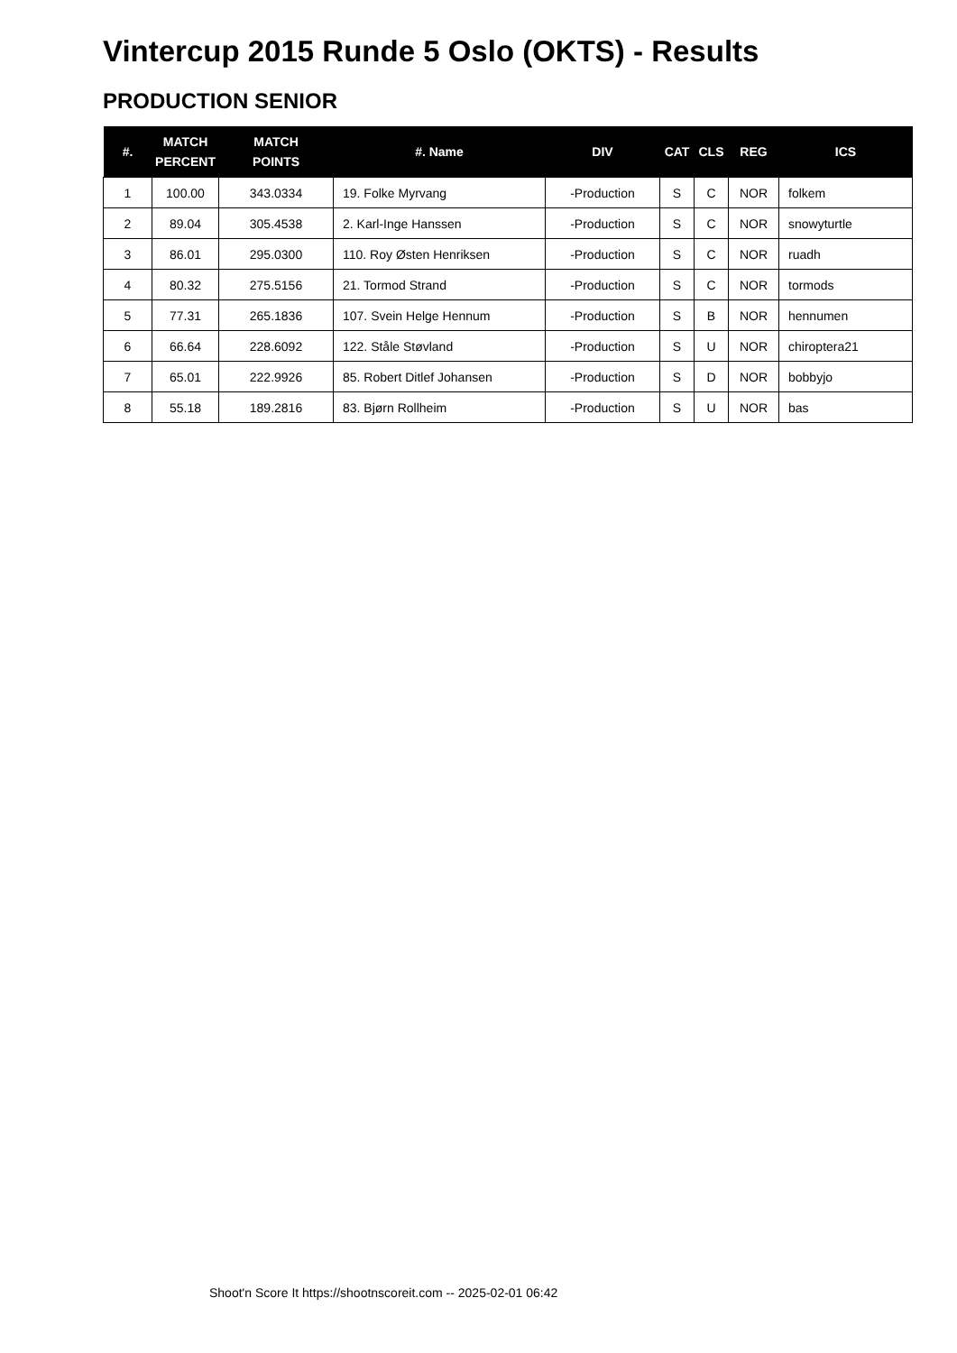Vintercup 2015 Runde 5 Oslo (OKTS) - Results
PRODUCTION SENIOR
| #. | MATCH PERCENT | MATCH POINTS | #. Name | DIV | CAT | CLS | REG | ICS |
| --- | --- | --- | --- | --- | --- | --- | --- | --- |
| 1 | 100.00 | 343.0334 | 19. Folke Myrvang | -Production | S | C | NOR | folkem |
| 2 | 89.04 | 305.4538 | 2. Karl-Inge Hanssen | -Production | S | C | NOR | snowyturtle |
| 3 | 86.01 | 295.0300 | 110. Roy Østen Henriksen | -Production | S | C | NOR | ruadh |
| 4 | 80.32 | 275.5156 | 21. Tormod Strand | -Production | S | C | NOR | tormods |
| 5 | 77.31 | 265.1836 | 107. Svein Helge Hennum | -Production | S | B | NOR | hennumen |
| 6 | 66.64 | 228.6092 | 122. Ståle Støvland | -Production | S | U | NOR | chiroptera21 |
| 7 | 65.01 | 222.9926 | 85. Robert Ditlef Johansen | -Production | S | D | NOR | bobbyjo |
| 8 | 55.18 | 189.2816 | 83. Bjørn Rollheim | -Production | S | U | NOR | bas |
Shoot'n Score It https://shootnscoreit.com -- 2025-02-01 06:42